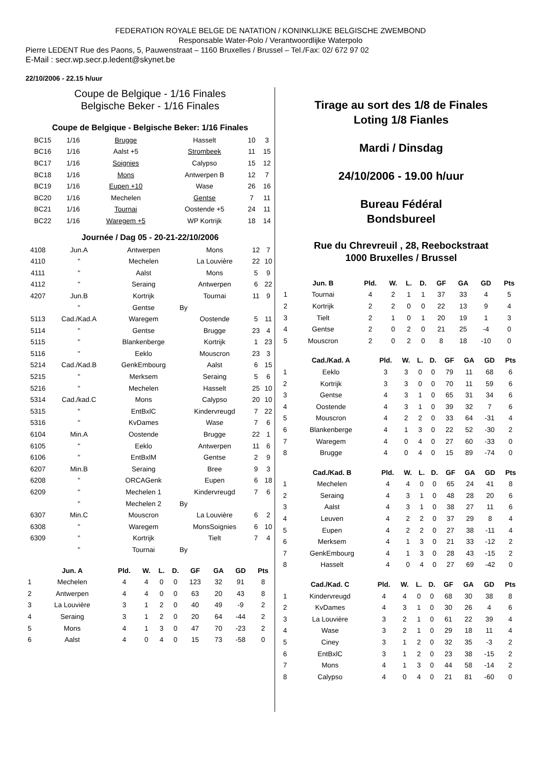FEDERATION ROYALE BELGE DE NATATION / KONINKLIJKE BELGISCHE ZWEMBOND
Responsable Water-Polo / Verantwoordlijke Waterpolo
Pierre LEDENT Rue des Paons, 5, Pauwenstraat – 1160 Bruxelles / Brussel – Tel./Fax: 02/ 672 97 02
E-Mail : secr.wp.secr.p.ledent@skynet.be
22/10/2006 - 22.15 h/uur
Coupe de Belgique - 1/16 Finales
Belgische Beker - 1/16 Finales
Coupe de Belgique - Belgische Beker: 1/16 Finales
| BC15 | 1/16 | Brugge | Hasselt | 10 | 3 |
| BC16 | 1/16 | Aalst +5 | Strombeek | 11 | 15 |
| BC17 | 1/16 | Soignies | Calypso | 15 | 12 |
| BC18 | 1/16 | Mons | Antwerpen B | 12 | 7 |
| BC19 | 1/16 | Eupen +10 | Wase | 26 | 16 |
| BC20 | 1/16 | Mechelen | Gentse | 7 | 11 |
| BC21 | 1/16 | Tournai | Oostende +5 | 24 | 11 |
| BC22 | 1/16 | Waregem +5 | WP Kortrijk | 18 | 14 |
Journée / Dag 05 - 20-21-22/10/2006
| 4108 | Jun.A | Antwerpen | Mons | 12 | 7 |
| 4110 | " | Mechelen | La Louvière | 22 | 10 |
| 4111 | " | Aalst | Mons | 5 | 9 |
| 4112 | " | Seraing | Antwerpen | 6 | 22 |
| 4207 | Jun.B | Kortrijk | Tournai | 11 | 9 |
| | " | Gentse | By | | |
| 5113 | Cad./Kad.A | Waregem | Oostende | 5 | 11 |
| 5114 | " | Gentse | Brugge | 23 | 4 |
| 5115 | " | Blankenberge | Kortrijk | 1 | 23 |
| 5116 | " | Eeklo | Mouscron | 23 | 3 |
| 5214 | Cad./Kad.B | GenkEmbourg | Aalst | 6 | 15 |
| 5215 | " | Merksem | Seraing | 5 | 6 |
| 5216 | " | Mechelen | Hasselt | 25 | 10 |
| 5314 | Cad./kad.C | Mons | Calypso | 20 | 10 |
| 5315 | " | EntBxlC | Kindervreugd | 7 | 22 |
| 5316 | " | KvDames | Wase | 7 | 6 |
| 6104 | Min.A | Oostende | Brugge | 22 | 1 |
| 6105 | " | Eeklo | Antwerpen | 11 | 6 |
| 6106 | " | EntBxlM | Gentse | 2 | 9 |
| 6207 | Min.B | Seraing | Bree | 9 | 3 |
| 6208 | " | ORCAGenk | Eupen | 6 | 18 |
| 6209 | " | Mechelen 1 | Kindervreugd | 7 | 6 |
| | " | Mechelen 2 | By | | |
| 6307 | Min.C | Mouscron | La Louvière | 6 | 2 |
| 6308 | " | Waregem | MonsSoignies | 6 | 10 |
| 6309 | " | Kortrijk | Tielt | 7 | 4 |
| | " | Tournai | By | | |
| | Jun. A | Pld. | W. | L. | D. | GF | GA | GD | Pts |
| --- | --- | --- | --- | --- | --- | --- | --- | --- | --- |
| 1 | Mechelen | 4 | 4 | 0 | 0 | 123 | 32 | 91 | 8 |
| 2 | Antwerpen | 4 | 4 | 0 | 0 | 63 | 20 | 43 | 8 |
| 3 | La Louvière | 3 | 1 | 2 | 0 | 40 | 49 | -9 | 2 |
| 4 | Seraing | 3 | 1 | 2 | 0 | 20 | 64 | -44 | 2 |
| 5 | Mons | 4 | 1 | 3 | 0 | 47 | 70 | -23 | 2 |
| 6 | Aalst | 4 | 0 | 4 | 0 | 15 | 73 | -58 | 0 |
Tirage au sort des 1/8 de Finales
Loting 1/8 Fianles
Mardi / Dinsdag
24/10/2006 - 19.00 h/uur
Bureau Fédéral
Bondsbureel
Rue du Chrevreuil , 28, Reebockstraat
1000 Bruxelles / Brussel
| | Jun. B | Pld. | W. | L. | D. | GF | GA | GD | Pts |
| --- | --- | --- | --- | --- | --- | --- | --- | --- | --- |
| 1 | Tournai | 4 | 2 | 1 | 1 | 37 | 33 | 4 | 5 |
| 2 | Kortrijk | 2 | 2 | 0 | 0 | 22 | 13 | 9 | 4 |
| 3 | Tielt | 2 | 1 | 0 | 1 | 20 | 19 | 1 | 3 |
| 4 | Gentse | 2 | 0 | 2 | 0 | 21 | 25 | -4 | 0 |
| 5 | Mouscron | 2 | 0 | 2 | 0 | 8 | 18 | -10 | 0 |
| | Cad./Kad. A | Pld. | W. | L. | D. | GF | GA | GD | Pts |
| --- | --- | --- | --- | --- | --- | --- | --- | --- | --- |
| 1 | Eeklo | 3 | 3 | 0 | 0 | 79 | 11 | 68 | 6 |
| 2 | Kortrijk | 3 | 3 | 0 | 0 | 70 | 11 | 59 | 6 |
| 3 | Gentse | 4 | 3 | 1 | 0 | 65 | 31 | 34 | 6 |
| 4 | Oostende | 4 | 3 | 1 | 0 | 39 | 32 | 7 | 6 |
| 5 | Mouscron | 4 | 2 | 2 | 0 | 33 | 64 | -31 | 4 |
| 6 | Blankenberge | 4 | 1 | 3 | 0 | 22 | 52 | -30 | 2 |
| 7 | Waregem | 4 | 0 | 4 | 0 | 27 | 60 | -33 | 0 |
| 8 | Brugge | 4 | 0 | 4 | 0 | 15 | 89 | -74 | 0 |
| | Cad./Kad. B | Pld. | W. | L. | D. | GF | GA | GD | Pts |
| --- | --- | --- | --- | --- | --- | --- | --- | --- | --- |
| 1 | Mechelen | 4 | 4 | 0 | 0 | 65 | 24 | 41 | 8 |
| 2 | Seraing | 4 | 3 | 1 | 0 | 48 | 28 | 20 | 6 |
| 3 | Aalst | 4 | 3 | 1 | 0 | 38 | 27 | 11 | 6 |
| 4 | Leuven | 4 | 2 | 2 | 0 | 37 | 29 | 8 | 4 |
| 5 | Eupen | 4 | 2 | 2 | 0 | 27 | 38 | -11 | 4 |
| 6 | Merksem | 4 | 1 | 3 | 0 | 21 | 33 | -12 | 2 |
| 7 | GenkEmbourg | 4 | 1 | 3 | 0 | 28 | 43 | -15 | 2 |
| 8 | Hasselt | 4 | 0 | 4 | 0 | 27 | 69 | -42 | 0 |
| | Cad./Kad. C | Pld. | W. | L. | D. | GF | GA | GD | Pts |
| --- | --- | --- | --- | --- | --- | --- | --- | --- | --- |
| 1 | Kindervreugd | 4 | 4 | 0 | 0 | 68 | 30 | 38 | 8 |
| 2 | KvDames | 4 | 3 | 1 | 0 | 30 | 26 | 4 | 6 |
| 3 | La Louvière | 3 | 2 | 1 | 0 | 61 | 22 | 39 | 4 |
| 4 | Wase | 3 | 2 | 1 | 0 | 29 | 18 | 11 | 4 |
| 5 | Ciney | 3 | 1 | 2 | 0 | 32 | 35 | -3 | 2 |
| 6 | EntBxlC | 3 | 1 | 2 | 0 | 23 | 38 | -15 | 2 |
| 7 | Mons | 4 | 1 | 3 | 0 | 44 | 58 | -14 | 2 |
| 8 | Calypso | 4 | 0 | 4 | 0 | 21 | 81 | -60 | 0 |